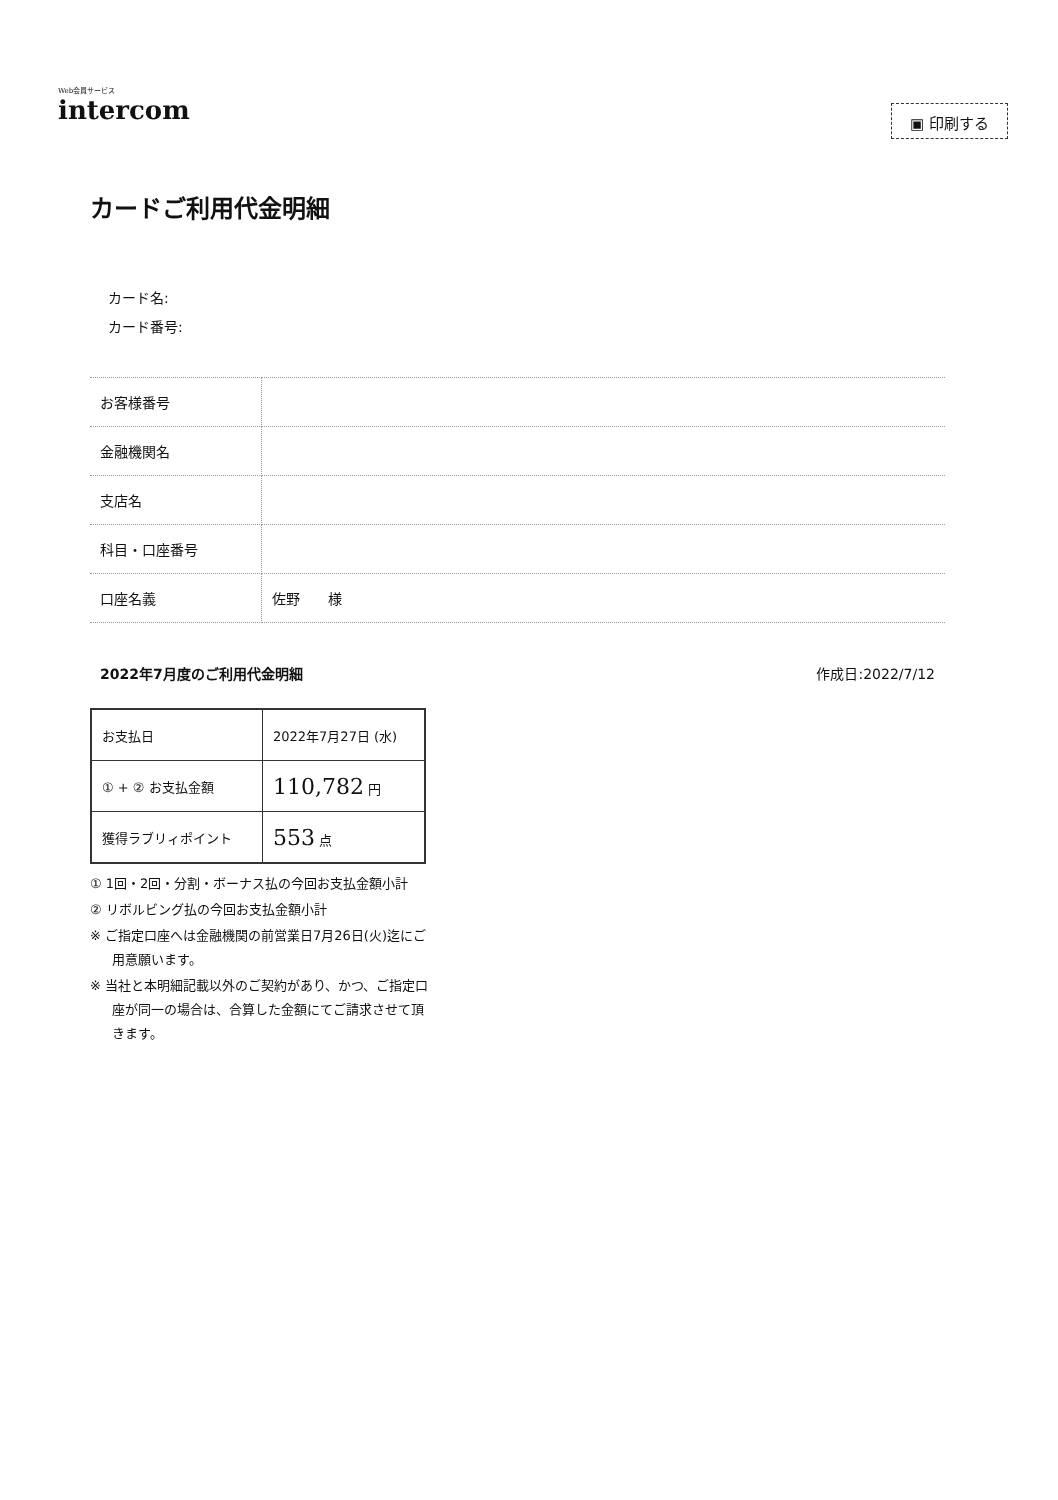Web会員サービス
intercom
▣ 印刷する
カードご利用代金明細
カード名:
カード番号:
| お客様番号 | |
| 金融機関名 | |
| 支店名 | |
| 科目・口座番号 | |
| 口座名義 | 佐野 様 |
2022年7月度のご利用代金明細 作成日:2022/7/12
| お支払日 | 2022年7月27日 (水) |
| ① + ② お支払金額 | 110,782 円 |
| 獲得ラブリィポイント | 553 点 |
① 1回・2回・分割・ボーナス払の今回お支払金額小計
② リボルビング払の今回お支払金額小計
※ ご指定口座へは金融機関の前営業日7月26日(火)迄にご用意願います。
※ 当社と本明細記載以外のご契約があり、かつ、ご指定口座が同一の場合は、合算した金額にてご請求させて頂きます。